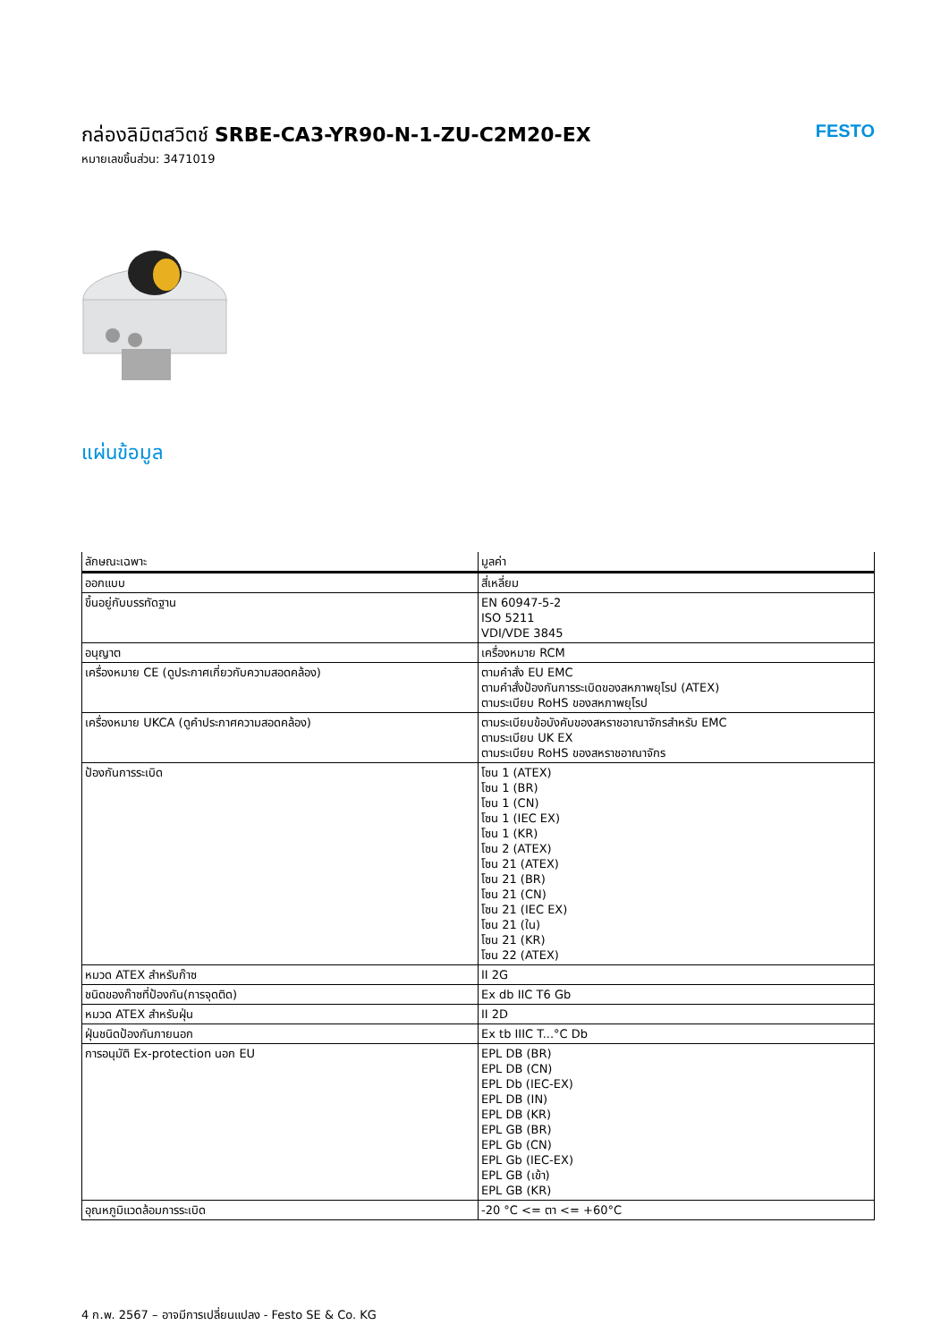กล่องลิมิตสวิตช์ SRBE-CA3-YR90-N-1-ZU-C2M20-EX
หมายเลขชิ้นส่วน: 3471019
FESTO
แผ่นข้อมูล
| ลักษณะเฉพาะ | มูลค่า |
| --- | --- |
| ออกแบบ | สี่เหลี่ยม |
| ขึ้นอยู่กับบรรทัดฐาน | EN 60947-5-2 ISO 5211 VDI/VDE 3845 |
| อนุญาต | เครื่องหมาย RCM |
| เครื่องหมาย CE (ดูประกาศเกี่ยวกับความสอดคล้อง) | ตามคำสั่ง EU EMC ตามคำสั่งป้องกันการระเบิดของสหภาพยุโรป (ATEX) ตามระเบียบ RoHS ของสหภาพยุโรป |
| เครื่องหมาย UKCA (ดูคำประกาศความสอดคล้อง) | ตามระเบียบข้อบังคับของสหราชอาณาจักรสำหรับ EMC ตามระเบียบ UK EX ตามระเบียบ RoHS ของสหราชอาณาจักร |
| ป้องกันการระเบิด | โซน 1 (ATEX) โซน 1 (BR) โซน 1 (CN) โซน 1 (IEC EX) โซน 1 (KR) โซน 2 (ATEX) โซน 21 (ATEX) โซน 21 (BR) โซน 21 (CN) โซน 21 (IEC EX) โซน 21 (ใน) โซน 21 (KR) โซน 22 (ATEX) |
| หมวด ATEX สำหรับก๊าซ | II 2G |
| ชนิดของก๊าซที่ป้องกัน(การจุดติด) | Ex db IIC T6 Gb |
| หมวด ATEX สำหรับฝุ่น | II 2D |
| ฝุ่นชนิดป้องกันภายนอก | Ex tb IIIC T...°C Db |
| การอนุมัติ Ex-protection นอก EU | EPL DB (BR) EPL DB (CN) EPL Db (IEC-EX) EPL DB (IN) EPL DB (KR) EPL GB (BR) EPL Gb (CN) EPL Gb (IEC-EX) EPL GB (เข้า) EPL GB (KR) |
| อุณหภูมิแวดล้อมการระเบิด | -20 °C <= ตา <= +60°C |
4 ก.พ. 2567 – อาจมีการเปลี่ยนแปลง - Festo SE & Co. KG